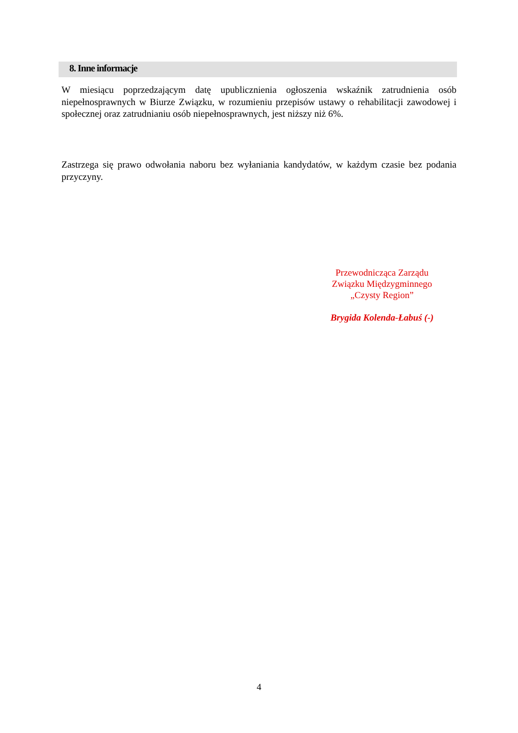8. Inne informacje
W miesiącu poprzedzającym datę upublicznienia ogłoszenia wskaźnik zatrudnienia osób niepełnosprawnych w Biurze Związku, w rozumieniu przepisów ustawy o rehabilitacji zawodowej i społecznej oraz zatrudnianiu osób niepełnosprawnych, jest niższy niż 6%.
Zastrzega się prawo odwołania naboru bez wyłaniania kandydatów, w każdym czasie bez podania przyczyny.
Przewodnicząca Zarządu
Związku Międzygminnego
„Czysty Region”
Brygida Kolenda-Łabuś (-)
4